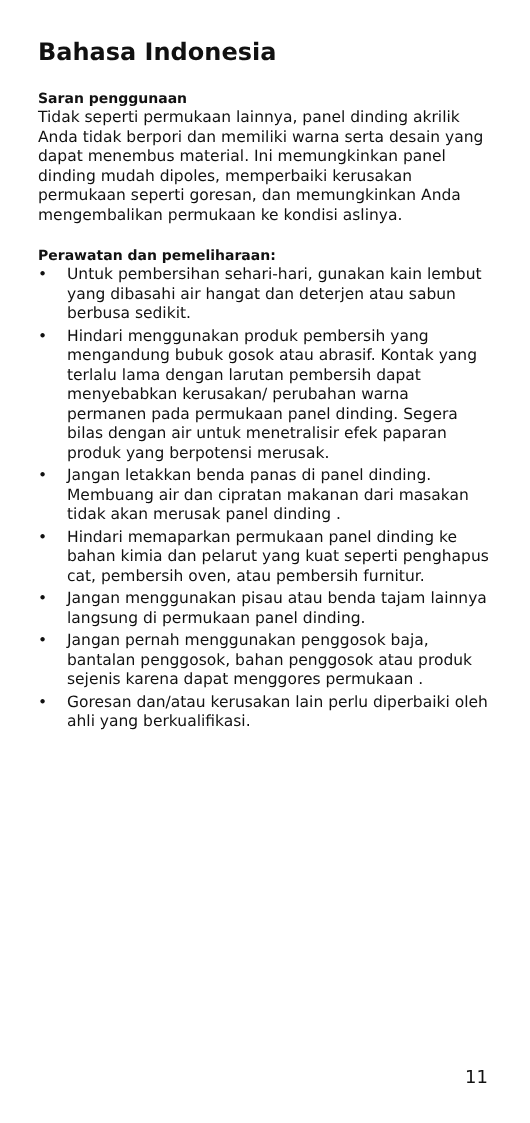Bahasa Indonesia
Saran penggunaan
Tidak seperti permukaan lainnya, panel dinding akrilik Anda tidak berpori dan memiliki warna serta desain yang dapat menembus material. Ini memungkinkan panel dinding mudah dipoles, memperbaiki kerusakan permukaan seperti goresan, dan memungkinkan Anda mengembalikan permukaan ke kondisi aslinya.
Perawatan dan pemeliharaan:
• Untuk pembersihan sehari-hari, gunakan kain lembut yang dibasahi air hangat dan deterjen atau sabun berbusa sedikit.
• Hindari menggunakan produk pembersih yang mengandung bubuk gosok atau abrasif. Kontak yang terlalu lama dengan larutan pembersih dapat menyebabkan kerusakan/ perubahan warna permanen pada permukaan panel dinding. Segera bilas dengan air untuk menetralisir efek paparan produk yang berpotensi merusak.
• Jangan letakkan benda panas di panel dinding. Membuang air dan cipratan makanan dari masakan tidak akan merusak panel dinding .
• Hindari memaparkan permukaan panel dinding ke bahan kimia dan pelarut yang kuat seperti penghapus cat, pembersih oven, atau pembersih furnitur.
• Jangan menggunakan pisau atau benda tajam lainnya langsung di permukaan panel dinding.
• Jangan pernah menggunakan penggosok baja, bantalan penggosok, bahan penggosok atau produk sejenis karena dapat menggores permukaan .
• Goresan dan/atau kerusakan lain perlu diperbaiki oleh ahli yang berkualifikasi.
11